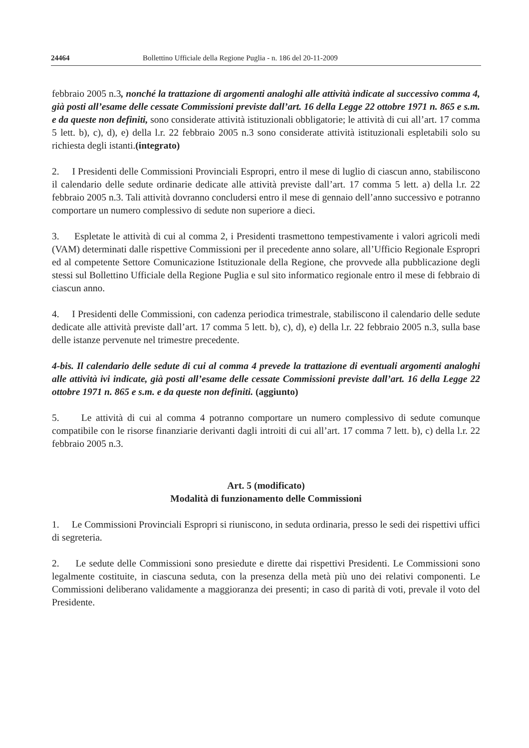24464 Bollettino Ufficiale della Regione Puglia - n. 186 del 20-11-2009
febbraio 2005 n.3, nonché la trattazione di argomenti analoghi alle attività indicate al successivo comma 4, già posti all’esame delle cessate Commissioni previste dall’art. 16 della Legge 22 ottobre 1971 n. 865 e s.m. e da queste non definiti, sono considerate attività istituzionali obbligatorie; le attività di cui all’art. 17 comma 5 lett. b), c), d), e) della l.r. 22 febbraio 2005 n.3 sono considerate attività istituzionali espletabili solo su richiesta degli istanti.(integrato)
2. I Presidenti delle Commissioni Provinciali Espropri, entro il mese di luglio di ciascun anno, stabiliscono il calendario delle sedute ordinarie dedicate alle attività previste dall’art. 17 comma 5 lett. a) della l.r. 22 febbraio 2005 n.3. Tali attività dovranno concludersi entro il mese di gennaio dell’anno successivo e potranno comportare un numero complessivo di sedute non superiore a dieci.
3. Espletate le attività di cui al comma 2, i Presidenti trasmettono tempestivamente i valori agricoli medi (VAM) determinati dalle rispettive Commissioni per il precedente anno solare, all’Ufficio Regionale Espropri ed al competente Settore Comunicazione Istituzionale della Regione, che provvede alla pubblicazione degli stessi sul Bollettino Ufficiale della Regione Puglia e sul sito informatico regionale entro il mese di febbraio di ciascun anno.
4. I Presidenti delle Commissioni, con cadenza periodica trimestrale, stabiliscono il calendario delle sedute dedicate alle attività previste dall’art. 17 comma 5 lett. b), c), d), e) della l.r. 22 febbraio 2005 n.3, sulla base delle istanze pervenute nel trimestre precedente.
4-bis. Il calendario delle sedute di cui al comma 4 prevede la trattazione di eventuali argomenti analoghi alle attività ivi indicate, già posti all’esame delle cessate Commissioni previste dall’art. 16 della Legge 22 ottobre 1971 n. 865 e s.m. e da queste non definiti. (aggiunto)
5. Le attività di cui al comma 4 potranno comportare un numero complessivo di sedute comunque compatibile con le risorse finanziarie derivanti dagli introiti di cui all’art. 17 comma 7 lett. b), c) della l.r. 22 febbraio 2005 n.3.
Art. 5 (modificato)
Modalità di funzionamento delle Commissioni
1. Le Commissioni Provinciali Espropri si riuniscono, in seduta ordinaria, presso le sedi dei rispettivi uffici di segreteria.
2. Le sedute delle Commissioni sono presiedute e dirette dai rispettivi Presidenti. Le Commissioni sono legalmente costituite, in ciascuna seduta, con la presenza della metà più uno dei relativi componenti. Le Commissioni deliberano validamente a maggioranza dei presenti; in caso di parità di voti, prevale il voto del Presidente.